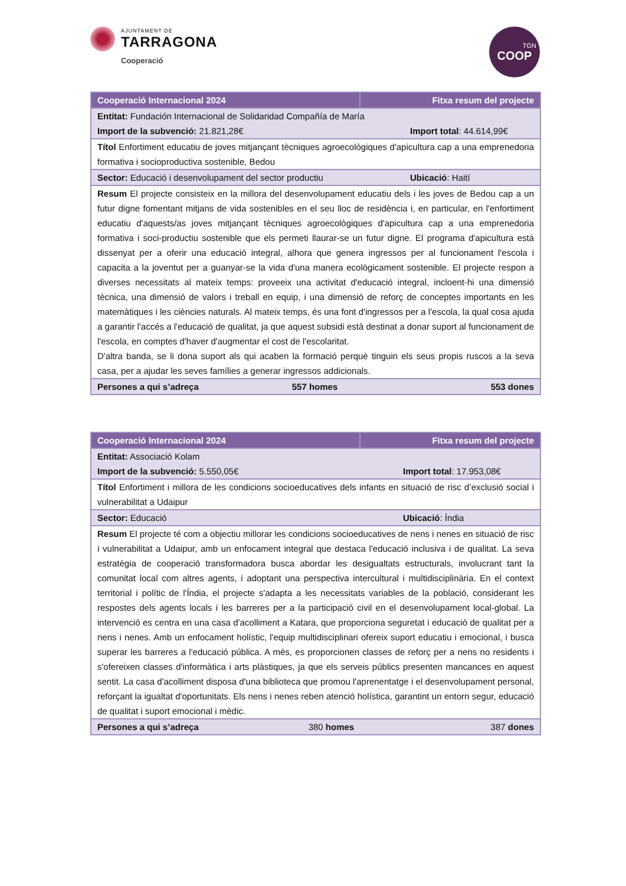AJUNTAMENT DE
TARRAGONA
Cooperació
TGN
COOP
| Cooperació Internacional 2024 | | Fitxa resum del projecte |
| --- | --- | --- |
| Entitat: Fundación Internacional de Solidaridad Compañía de María Import de la subvenció: 21.821,28€ Import total : 44.614,99€ | | |
| Títol Enfortiment educatiu de joves mitjançant tècniques agroecològiques d'apicultura cap a una emprenedoria formativa i socioproductiva sostenible, Bedou | | |
| Sector: Educació i desenvolupament del sector productiu Ubicació : Haití | | |
| Resum El projecte consisteix en la millora del desenvolupament educatiu dels i les joves de Bedou cap a un futur digne fomentant mitjans de vida sostenibles en el seu lloc de residència i, en particular, en l'enfortiment educatiu d'aquests/as joves mitjançant tècniques agroecològiques d'apicultura cap a una emprenedoria formativa i soci-productiu sostenible que els permeti llaurar-se un futur digne. El programa d'apicultura està dissenyat per a oferir una educació integral, alhora que genera ingressos per al funcionament l'escola i capacita a la joventut per a guanyar-se la vida d'una manera ecològicament sostenible. El projecte respon a diverses necessitats al mateix temps: proveeix una activitat d'educació integral, incloent-hi una dimensió tècnica, una dimensió de valors i treball en equip, i una dimensió de reforç de conceptes importants en les matemàtiques i les ciències naturals. Al mateix temps, és una font d'ingressos per a l'escola, la qual cosa ajuda a garantir l'accés a l'educació de qualitat, ja que aquest subsidi està destinat a donar suport al funcionament de l'escola, en comptes d'haver d'augmentar el cost de l'escolaritat. D'altra banda, se li dona suport als qui acaben la formació perquè tinguin els seus propis ruscos a la seva casa, per a ajudar les seves famílies a generar ingressos addicionals. | | |
| Persones a qui s’adreça | 557 homes | 553 dones |
| Cooperació Internacional 2024 | | Fitxa resum del projecte |
| --- | --- | --- |
| Entitat: Associació Kolam Import de la subvenció: 5.550,05€ Import total : 17.953,08€ | | |
| Títol Enfortiment i millora de les condicions socioeducatives dels infants en situació de risc d’exclusió social i vulnerabilitat a Udaipur | | |
| Sector: Educació Ubicació : Índia | | |
| Resum El projecte té com a objectiu millorar les condicions socioeducatives de nens i nenes en situació de risc i vulnerabilitat a Udaipur, amb un enfocament integral que destaca l'educació inclusiva i de qualitat. La seva estratègia de cooperació transformadora busca abordar les desigualtats estructurals, involucrant tant la comunitat local com altres agents, i adoptant una perspectiva intercultural i multidisciplinària. En el context territorial i polític de l'Índia, el projecte s'adapta a les necessitats variables de la població, considerant les respostes dels agents locals i les barreres per a la participació civil en el desenvolupament local-global. La intervenció es centra en una casa d'acolliment a Katara, que proporciona seguretat i educació de qualitat per a nens i nenes. Amb un enfocament holístic, l'equip multidisciplinari ofereix suport educatiu i emocional, i busca superar les barreres a l'educació pública. A més, es proporcionen classes de reforç per a nens no residents i s'ofereixen classes d'informàtica i arts plàstiques, ja que els serveis públics presenten mancances en aquest sentit. La casa d'acolliment disposa d'una biblioteca que promou l'aprenentatge i el desenvolupament personal, reforçant la igualtat d'oportunitats. Els nens i nenes reben atenció holística, garantint un entorn segur, educació de qualitat i suport emocional i mèdic. | | |
| Persones a qui s’adreça | 380 homes | 387 dones |